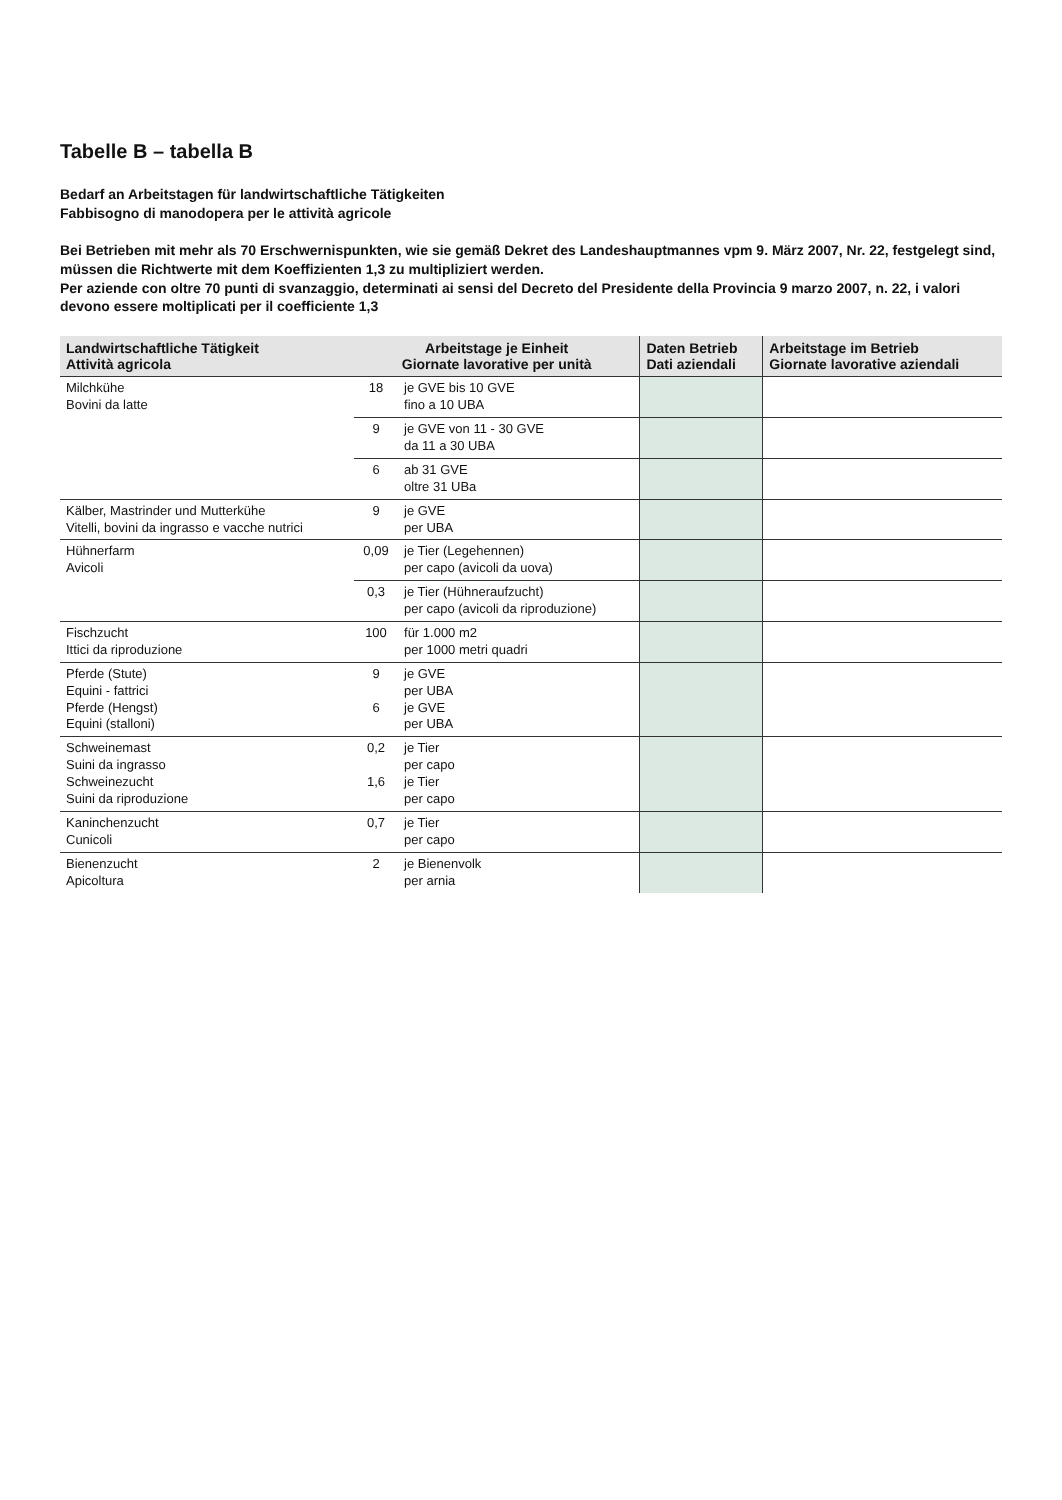Tabelle B – tabella B
Bedarf an Arbeitstagen für landwirtschaftliche Tätigkeiten
Fabbisogno di manodopera per le attività agricole
Bei Betrieben mit mehr als 70 Erschwernispunkten, wie sie gemäß Dekret des Landeshauptmannes vpm 9. März 2007, Nr. 22, festgelegt sind, müssen die Richtwerte mit dem Koeffizienten 1,3 zu multipliziert werden.
Per aziende con oltre 70 punti di svanzaggio, determinati ai sensi del Decreto del Presidente della Provincia 9 marzo 2007, n. 22, i valori devono essere moltiplicati per il coefficiente 1,3
| Landwirtschaftliche Tätigkeit Attività agricola | Arbeitstage je Einheit Giornate lavorative per unità | | Daten Betrieb Dati aziendali | Arbeitstage im Betrieb Giornate lavorative aziendali |
| --- | --- | --- | --- | --- |
| Milchkühe Bovini da latte | 18 | je GVE bis 10 GVE fino a 10 UBA | | |
| | 9 | je GVE von 11 - 30 GVE da 11 a 30 UBA | | |
| | 6 | ab 31 GVE oltre 31 UBa | | |
| Kälber, Mastrinder und Mutterkühe Vitelli, bovini da ingrasso e vacche nutrici | 9 | je GVE per UBA | | |
| Hühnerfarm Avicoli | 0,09 | je Tier (Legehennen) per capo (avicoli da uova) | | |
| | 0,3 | je Tier (Hühneraufzucht) per capo (avicoli da riproduzione) | | |
| Fischzucht Ittici da riproduzione | 100 | für 1.000 m2 per 1000 metri quadri | | |
| Pferde (Stute) Equini - fattrici Pferde (Hengst) Equini (stalloni) | 9 6 | je GVE per UBA je GVE per UBA | | |
| Schweinemast Suini da ingrasso Schweinezucht Suini da riproduzione | 0,2 1,6 | je Tier per capo je Tier per capo | | |
| Kaninchenzucht Cunicoli | 0,7 | je Tier per capo | | |
| Bienenzucht Apicoltura | 2 | je Bienenvolk per arnia | | |